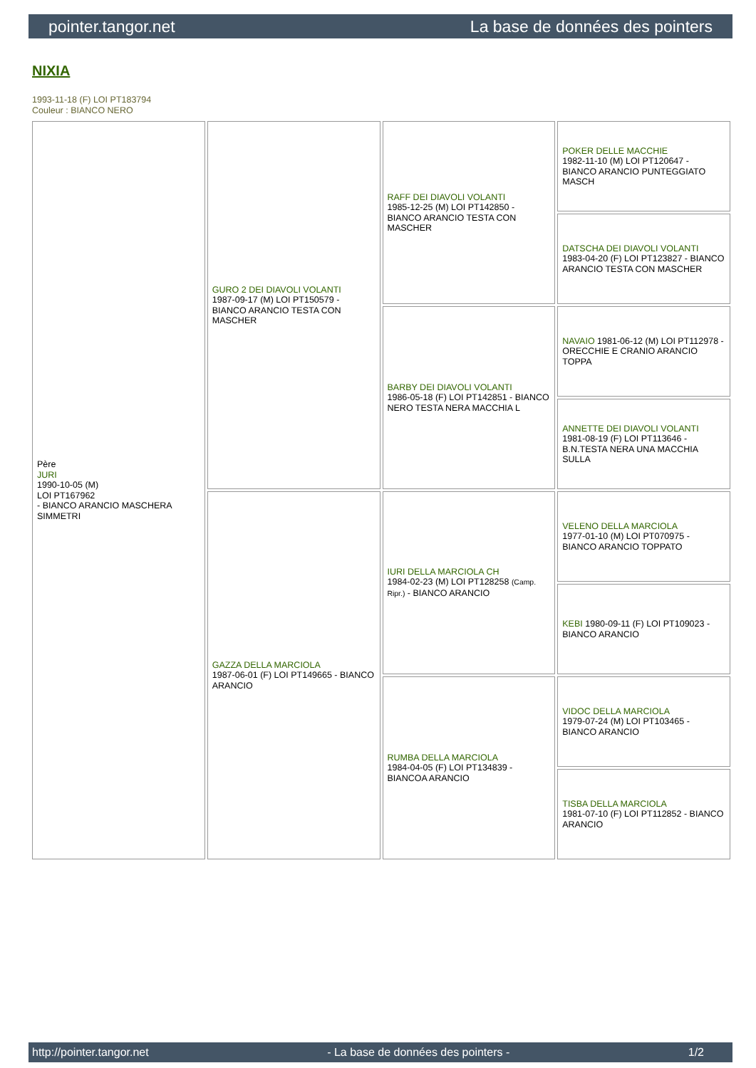pointer.tangor.net La base de données des pointers
NIXIA
1993-11-18 (F) LOI PT183794
Couleur : BIANCO NERO
| Père JURI 1990-10-05 (M) LOI PT167962 - BIANCO ARANCIO MASCHERA SIMMETRI | GURO 2 DEI DIAVOLI VOLANTI 1987-09-17 (M) LOI PT150579 - BIANCO ARANCIO TESTA CON MASCHER | RAFF DEI DIAVOLI VOLANTI 1985-12-25 (M) LOI PT142850 - BIANCO ARANCIO TESTA CON MASCHER | POKER DELLE MACCHIE 1982-11-10 (M) LOI PT120647 - BIANCO ARANCIO PUNTEGGIATO MASCH |
| | | | DATSCHA DEI DIAVOLI VOLANTI 1983-04-20 (F) LOI PT123827 - BIANCO ARANCIO TESTA CON MASCHER |
| | | BARBY DEI DIAVOLI VOLANTI 1986-05-18 (F) LOI PT142851 - BIANCO NERO TESTA NERA MACCHIA L | NAVAIO 1981-06-12 (M) LOI PT112978 - ORECCHIE E CRANIO ARANCIO TOPPA |
| | | | ANNETTE DEI DIAVOLI VOLANTI 1981-08-19 (F) LOI PT113646 - B.N.TESTA NERA UNA MACCHIA SULLA |
| | GAZZA DELLA MARCIOLA 1987-06-01 (F) LOI PT149665 - BIANCO ARANCIO | IURI DELLA MARCIOLA CH 1984-02-23 (M) LOI PT128258 (Camp. Ripr.) - BIANCO ARANCIO | VELENO DELLA MARCIOLA 1977-01-10 (M) LOI PT070975 - BIANCO ARANCIO TOPPATO |
| | | | KEBI 1980-09-11 (F) LOI PT109023 - BIANCO ARANCIO |
| | | RUMBA DELLA MARCIOLA 1984-04-05 (F) LOI PT134839 - BIANCOA ARANCIO | VIDOC DELLA MARCIOLA 1979-07-24 (M) LOI PT103465 - BIANCO ARANCIO |
| | | | TISBA DELLA MARCIOLA 1981-07-10 (F) LOI PT112852 - BIANCO ARANCIO |
http://pointer.tangor.net - La base de données des pointers - 1/2